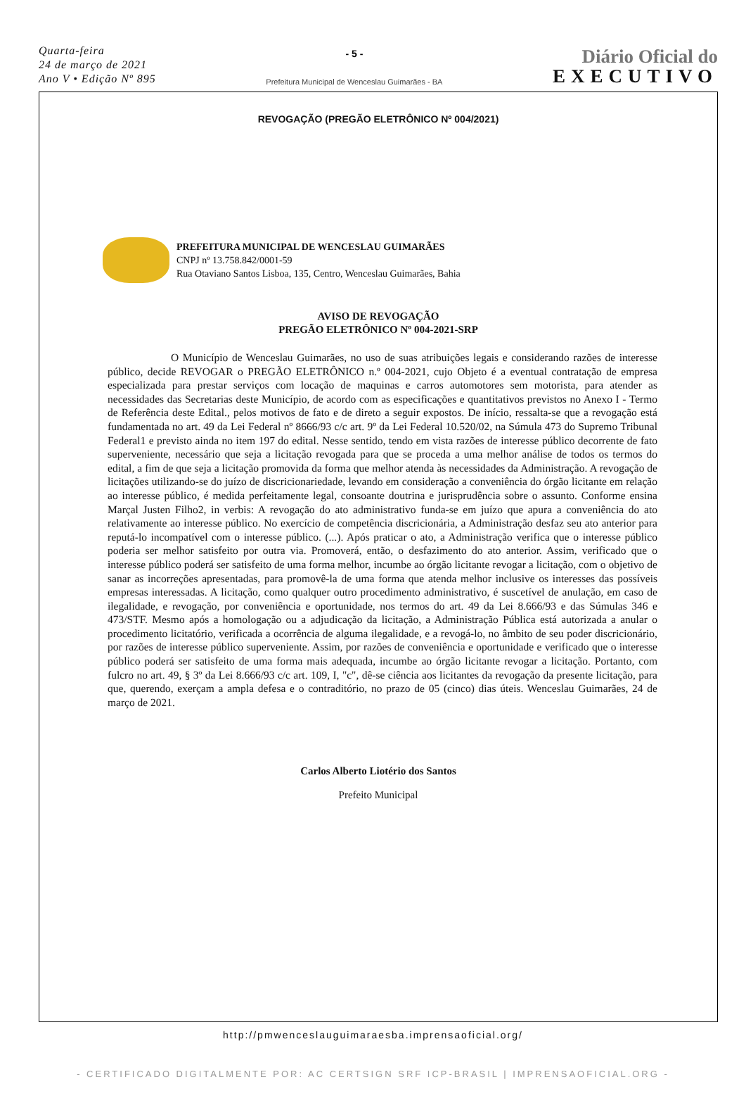Quarta-feira
24 de março de 2021
Ano V • Edição Nº 895
- 5 -
Prefeitura Municipal de Wenceslau Guimarães - BA
Diário Oficial do
EXECUTIVO
REVOGAÇÃO (PREGÃO ELETRÔNICO Nº 004/2021)
PREFEITURA MUNICIPAL DE WENCESLAU GUIMARÃES
CNPJ nº 13.758.842/0001-59
Rua Otaviano Santos Lisboa, 135, Centro, Wenceslau Guimarães, Bahia
AVISO DE REVOGAÇÃO
PREGÃO ELETRÔNICO Nº 004-2021-SRP
O Município de Wenceslau Guimarães, no uso de suas atribuições legais e considerando razões de interesse público, decide REVOGAR o PREGÃO ELETRÔNICO n.º 004-2021, cujo Objeto é a eventual contratação de empresa especializada para prestar serviços com locação de maquinas e carros automotores sem motorista, para atender as necessidades das Secretarias deste Município, de acordo com as especificações e quantitativos previstos no Anexo I - Termo de Referência deste Edital., pelos motivos de fato e de direto a seguir expostos. De início, ressalta-se que a revogação está fundamentada no art. 49 da Lei Federal nº 8666/93 c/c art. 9º da Lei Federal 10.520/02, na Súmula 473 do Supremo Tribunal Federal1 e previsto ainda no item 197 do edital. Nesse sentido, tendo em vista razões de interesse público decorrente de fato superveniente, necessário que seja a licitação revogada para que se proceda a uma melhor análise de todos os termos do edital, a fim de que seja a licitação promovida da forma que melhor atenda às necessidades da Administração. A revogação de licitações utilizando-se do juízo de discricionariedade, levando em consideração a conveniência do órgão licitante em relação ao interesse público, é medida perfeitamente legal, consoante doutrina e jurisprudência sobre o assunto. Conforme ensina Marçal Justen Filho2, in verbis: A revogação do ato administrativo funda-se em juízo que apura a conveniência do ato relativamente ao interesse público. No exercício de competência discricionária, a Administração desfaz seu ato anterior para reputá-lo incompatível com o interesse público. (...). Após praticar o ato, a Administração verifica que o interesse público poderia ser melhor satisfeito por outra via. Promoverá, então, o desfazimento do ato anterior. Assim, verificado que o interesse público poderá ser satisfeito de uma forma melhor, incumbe ao órgão licitante revogar a licitação, com o objetivo de sanar as incorreções apresentadas, para promovê-la de uma forma que atenda melhor inclusive os interesses das possíveis empresas interessadas. A licitação, como qualquer outro procedimento administrativo, é suscetível de anulação, em caso de ilegalidade, e revogação, por conveniência e oportunidade, nos termos do art. 49 da Lei 8.666/93 e das Súmulas 346 e 473/STF. Mesmo após a homologação ou a adjudicação da licitação, a Administração Pública está autorizada a anular o procedimento licitatório, verificada a ocorrência de alguma ilegalidade, e a revogá-lo, no âmbito de seu poder discricionário, por razões de interesse público superveniente. Assim, por razões de conveniência e oportunidade e verificado que o interesse público poderá ser satisfeito de uma forma mais adequada, incumbe ao órgão licitante revogar a licitação. Portanto, com fulcro no art. 49, § 3º da Lei 8.666/93 c/c art. 109, I, "c", dê-se ciência aos licitantes da revogação da presente licitação, para que, querendo, exerçam a ampla defesa e o contraditório, no prazo de 05 (cinco) dias úteis. Wenceslau Guimarães, 24 de março de 2021.
Carlos Alberto Liotério dos Santos
Prefeito Municipal
http://pmwenceslauguimaraesba.imprensaoficial.org/
- CERTIFICADO DIGITALMENTE POR: AC CERTSIGN SRF ICP-BRASIL | IMPRENSAOFICIAL.ORG -